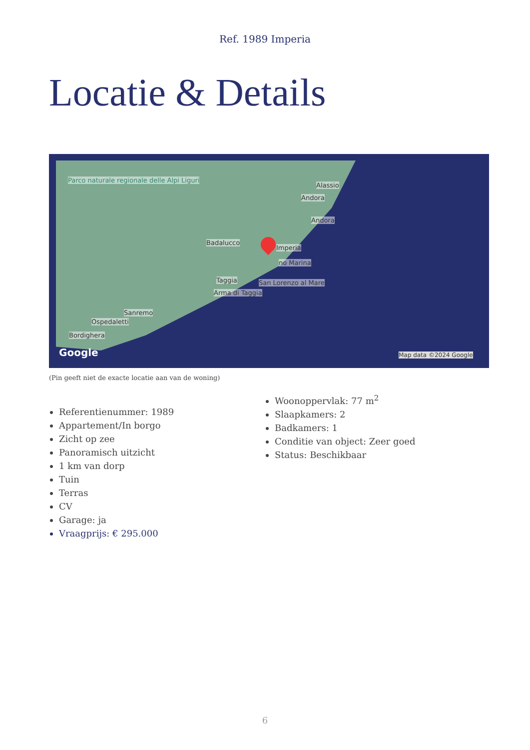Ref. 1989 Imperia
Locatie & Details
Parco naturale regionale delle Alpi Liguri
Alassio
Andora
Andora
Badalucco
Imperia
no Marina
Taggia San Lorenzo al Mare
Arma di Taggia
Sanremo
Ospedaletti
Bordighera
Google Map data ©2024 Google
(Pin geeft niet de exacte locatie aan van de woning)
Referentienummer: 1989
Appartement/In borgo
Zicht op zee
Panoramisch uitzicht
1 km van dorp
Tuin
Terras
CV
Garage: ja
Vraagprijs: € 295.000
Woonoppervlak: 77 m<sup>2</sup>
Slaapkamers: 2
Badkamers: 1
Conditie van object: Zeer goed
Status: Beschikbaar
6